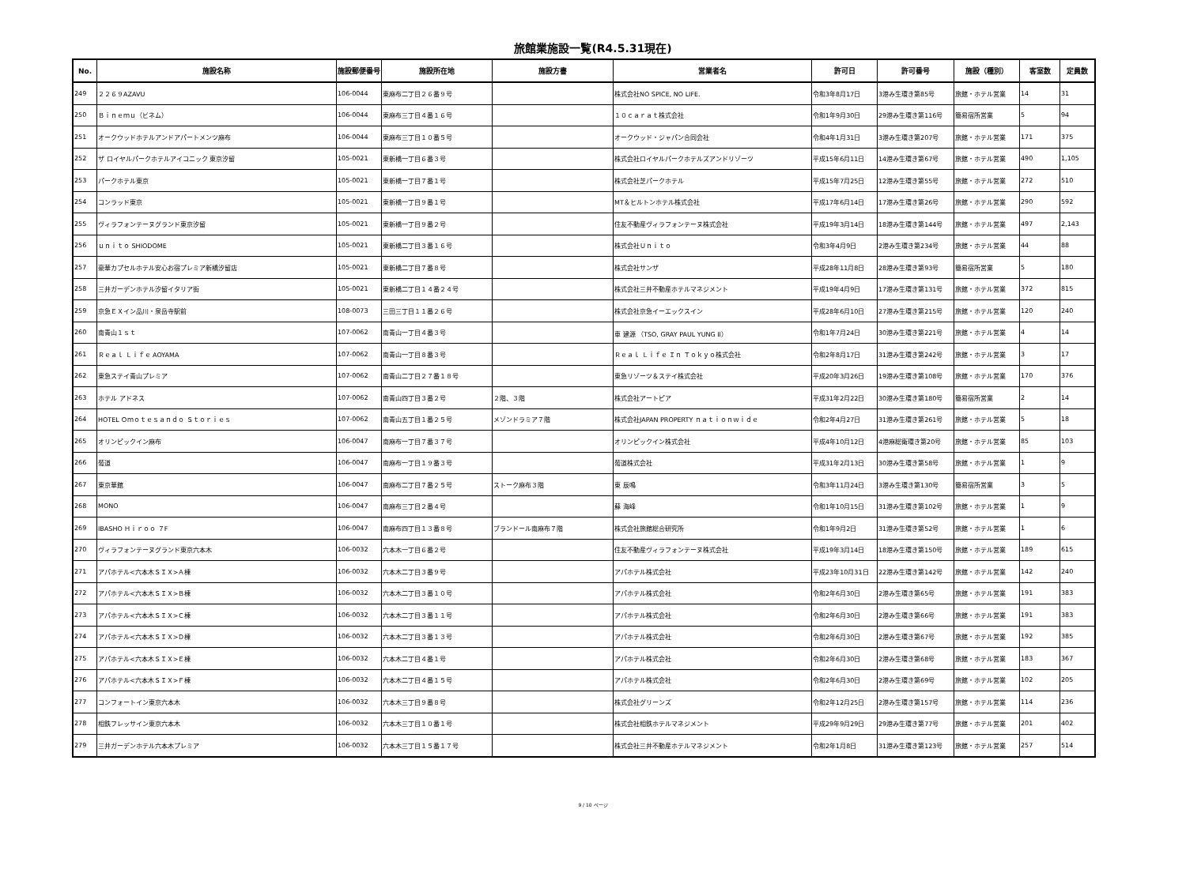旅館業施設一覧(R4.5.31現在)
| No. | 施設名称 | 施設郵便番号 | 施設所在地 | 施設方書 | 営業者名 | 許可日 | 許可番号 | 施設（種別） | 客室数 | 定員数 |
| --- | --- | --- | --- | --- | --- | --- | --- | --- | --- | --- |
| 249 | ２２６９AZAVU | 106-0044 | 東麻布二丁目２６番９号 | | 株式会社NO SPICE, NO LIFE. | 令和3年8月17日 | 3港み生環き第85号 | 旅館・ホテル営業 | 14 | 31 |
| 250 | Ｂｉｎｅｍｕ（ビネム） | 106-0044 | 東麻布三丁目４番１６号 | | １０ｃａｒａｔ株式会社 | 令和1年9月30日 | 29港み生環き第116号 | 簡易宿所営業 | 5 | 94 |
| 251 | オークウッドホテルアンドアパートメンツ麻布 | 106-0044 | 東麻布三丁目１０番５号 | | オークウッド・ジャパン合同会社 | 令和4年1月31日 | 3港み生環き第207号 | 旅館・ホテル営業 | 171 | 375 |
| 252 | ザ ロイヤルパークホテルアイコニック 東京汐留 | 105-0021 | 東新橋一丁目６番３号 | | 株式会社ロイヤルパークホテルズアンドリゾーツ | 平成15年6月11日 | 14港み生環き第67号 | 旅館・ホテル営業 | 490 | 1,105 |
| 253 | パークホテル東京 | 105-0021 | 東新橋一丁目７番１号 | | 株式会社芝パークホテル | 平成15年7月25日 | 12港み生環き第55号 | 旅館・ホテル営業 | 272 | 510 |
| 254 | コンラッド東京 | 105-0021 | 東新橋一丁目９番１号 | | MT＆ヒルトンホテル株式会社 | 平成17年6月14日 | 17港み生環き第26号 | 旅館・ホテル営業 | 290 | 592 |
| 255 | ヴィラフォンテーヌグランド東京汐留 | 105-0021 | 東新橋一丁目９番２号 | | 住友不動産ヴィラフォンテーヌ株式会社 | 平成19年3月14日 | 18港み生環き第144号 | 旅館・ホテル営業 | 497 | 2,143 |
| 256 | ｕｎｉｔｏ SHIODOME | 105-0021 | 東新橋二丁目３番１６号 | | 株式会社Ｕｎｉｔｏ | 令和3年4月9日 | 2港み生環き第234号 | 旅館・ホテル営業 | 44 | 88 |
| 257 | 豪華カプセルホテル安心お宿プレミア新橋汐留店 | 105-0021 | 東新橋二丁目７番８号 | | 株式会社サンザ | 平成28年11月8日 | 28港み生環き第93号 | 簡易宿所営業 | 5 | 180 |
| 258 | 三井ガーデンホテル汐留イタリア街 | 105-0021 | 東新橋二丁目１４番２４号 | | 株式会社三井不動産ホテルマネジメント | 平成19年4月9日 | 17港み生環き第131号 | 旅館・ホテル営業 | 372 | 815 |
| 259 | 京急ＥＸイン品川・泉岳寺駅前 | 108-0073 | 三田三丁目１１番２６号 | | 株式会社京急イーエックスイン | 平成28年6月10日 | 27港み生環き第215号 | 旅館・ホテル営業 | 120 | 240 |
| 260 | 南青山１ｓｔ | 107-0062 | 南青山一丁目４番３号 | | 車 建源 （TSO, GRAY PAUL YUNG II） | 令和1年7月24日 | 30港み生環き第221号 | 旅館・ホテル営業 | 4 | 14 |
| 261 | Ｒｅａｌ Ｌｉｆｅ AOYAMA | 107-0062 | 南青山一丁目８番３号 | | Ｒｅａｌ Ｌｉｆｅ Ｉｎ Ｔｏｋｙｏ株式会社 | 令和2年8月17日 | 31港み生環き第242号 | 旅館・ホテル営業 | 3 | 17 |
| 262 | 東急ステイ青山プレミア | 107-0062 | 南青山二丁目２７番１８号 | | 東急リゾーツ＆ステイ株式会社 | 平成20年3月26日 | 19港み生環き第108号 | 旅館・ホテル営業 | 170 | 376 |
| 263 | ホテル アドネス | 107-0062 | 南青山四丁目３番２号 | ２階、３階 | 株式会社アートピア | 平成31年2月22日 | 30港み生環き第180号 | 簡易宿所営業 | 2 | 14 |
| 264 | HOTEL Ｏｍｏｔｅｓａｎｄｏ Ｓｔｏｒｉｅｓ | 107-0062 | 南青山五丁目１番２５号 | メゾンドラミア７階 | 株式会社JAPAN PROPERTY ｎａｔｉｏｎｗｉｄｅ | 令和2年4月27日 | 31港み生環き第261号 | 旅館・ホテル営業 | 5 | 18 |
| 265 | オリンピックイン麻布 | 106-0047 | 南麻布一丁目７番３７号 | | オリンピックイン株式会社 | 平成4年10月12日 | 4港麻総衛環き第20号 | 旅館・ホテル営業 | 85 | 103 |
| 266 | 葡道 | 106-0047 | 南麻布一丁目１９番３号 | | 葡道株式会社 | 平成31年2月13日 | 30港み生環き第58号 | 旅館・ホテル営業 | 1 | 9 |
| 267 | 東京華館 | 106-0047 | 南麻布二丁目７番２５号 | ストーク麻布３階 | 東 辰鳴 | 令和3年11月24日 | 3港み生環き第130号 | 簡易宿所営業 | 3 | 5 |
| 268 | MONO | 106-0047 | 南麻布三丁目２番４号 | | 蘇 海峰 | 令和1年10月15日 | 31港み生環き第102号 | 旅館・ホテル営業 | 1 | 9 |
| 269 | IBASHO Ｈｉｒｏｏ ７F | 106-0047 | 南麻布四丁目１３番８号 | ブランドール南麻布７階 | 株式会社旅館総合研究所 | 令和1年9月2日 | 31港み生環き第52号 | 旅館・ホテル営業 | 1 | 6 |
| 270 | ヴィラフォンテーヌグランド東京六本木 | 106-0032 | 六本木一丁目６番２号 | | 住友不動産ヴィラフォンテーヌ株式会社 | 平成19年3月14日 | 18港み生環き第150号 | 旅館・ホテル営業 | 189 | 615 |
| 271 | アパホテル<六本木ＳＩＸ>Ａ棟 | 106-0032 | 六本木二丁目３番９号 | | アパホテル株式会社 | 平成23年10月31日 | 22港み生環き第142号 | 旅館・ホテル営業 | 142 | 240 |
| 272 | アパホテル<六本木ＳＩＸ>Ｂ棟 | 106-0032 | 六本木二丁目３番１０号 | | アパホテル株式会社 | 令和2年6月30日 | 2港み生環き第65号 | 旅館・ホテル営業 | 191 | 383 |
| 273 | アパホテル<六本木ＳＩＸ>Ｃ棟 | 106-0032 | 六本木二丁目３番１１号 | | アパホテル株式会社 | 令和2年6月30日 | 2港み生環き第66号 | 旅館・ホテル営業 | 191 | 383 |
| 274 | アパホテル<六本木ＳＩＸ>Ｄ棟 | 106-0032 | 六本木二丁目３番１３号 | | アパホテル株式会社 | 令和2年6月30日 | 2港み生環き第67号 | 旅館・ホテル営業 | 192 | 385 |
| 275 | アパホテル<六本木ＳＩＸ>Ｅ棟 | 106-0032 | 六本木二丁目４番１号 | | アパホテル株式会社 | 令和2年6月30日 | 2港み生環き第68号 | 旅館・ホテル営業 | 183 | 367 |
| 276 | アパホテル<六本木ＳＩＸ>Ｆ棟 | 106-0032 | 六本木二丁目４番１５号 | | アパホテル株式会社 | 令和2年6月30日 | 2港み生環き第69号 | 旅館・ホテル営業 | 102 | 205 |
| 277 | コンフォートイン東京六本木 | 106-0032 | 六本木三丁目９番８号 | | 株式会社グリーンズ | 令和2年12月25日 | 2港み生環き第157号 | 旅館・ホテル営業 | 114 | 236 |
| 278 | 相鉄フレッサイン東京六本木 | 106-0032 | 六本木三丁目１０番１号 | | 株式会社相鉄ホテルマネジメント | 平成29年9月29日 | 29港み生環き第77号 | 旅館・ホテル営業 | 201 | 402 |
| 279 | 三井ガーデンホテル六本木プレミア | 106-0032 | 六本木三丁目１５番１７号 | | 株式会社三井不動産ホテルマネジメント | 令和2年1月8日 | 31港み生環き第123号 | 旅館・ホテル営業 | 257 | 514 |
9 / 10 ページ